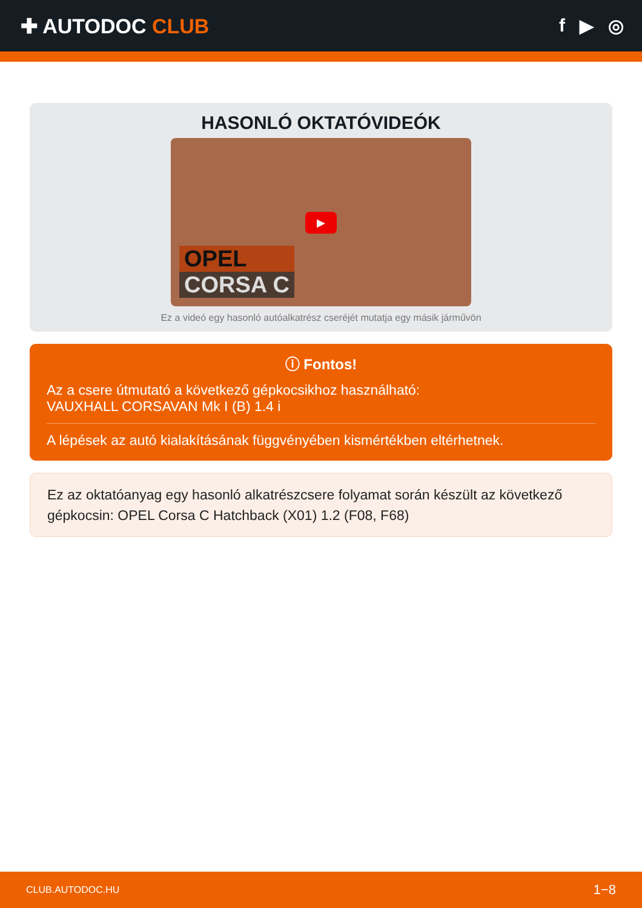✚ AUTODOC CLUB f ▶ ◎
HASONLÓ OKTATÓVIDEÓK
▶
OPEL
CORSA C
Ez a videó egy hasonló autóalkatrész cseréjét mutatja egy másik járművön
ⓘ Fontos!
Az a csere útmutató a következő gépkocsikhoz használható:
VAUXHALL CORSAVAN Mk I (B) 1.4 i
A lépések az autó kialakításának függvényében kismértékben eltérhetnek.
Ez az oktatóanyag egy hasonló alkatrészcsere folyamat során készült az következő gépkocsin: OPEL Corsa C Hatchback (X01) 1.2 (F08, F68)
CLUB.AUTODOC.HU 1−8